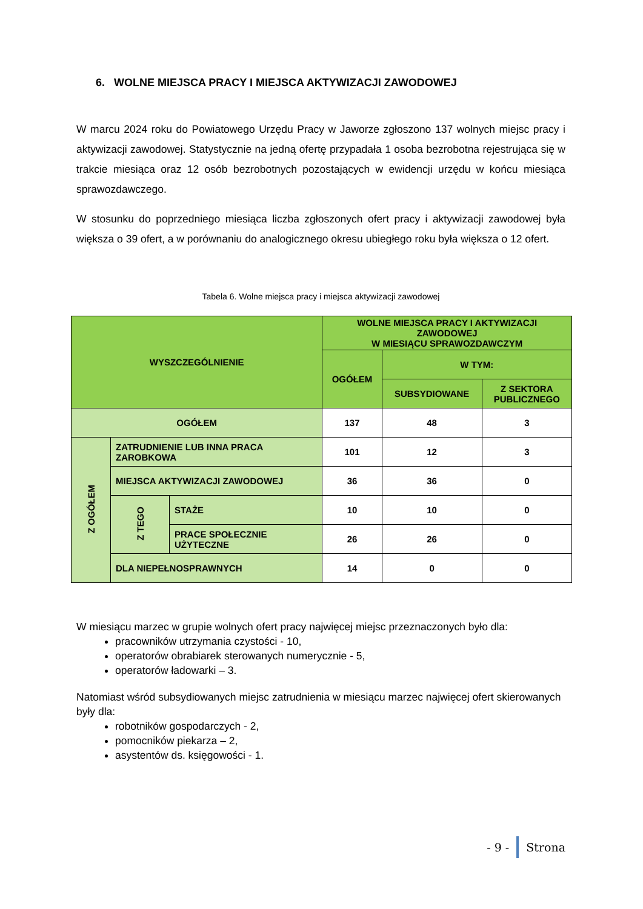6. WOLNE MIEJSCA PRACY I MIEJSCA AKTYWIZACJI ZAWODOWEJ
W marcu 2024 roku do Powiatowego Urzędu Pracy w Jaworze zgłoszono 137 wolnych miejsc pracy i aktywizacji zawodowej. Statystycznie na jedną ofertę przypadała 1 osoba bezrobotna rejestrująca się w trakcie miesiąca oraz 12 osób bezrobotnych pozostających w ewidencji urzędu w końcu miesiąca sprawozdawczego.
W stosunku do poprzedniego miesiąca liczba zgłoszonych ofert pracy i aktywizacji zawodowej była większa o 39 ofert, a w porównaniu do analogicznego okresu ubiegłego roku była większa o 12 ofert.
Tabela 6. Wolne miejsca pracy i miejsca aktywizacji zawodowej
| WYSZCZEGÓLNIENIE | | | WOLNE MIEJSCA PRACY I AKTYWIZACJI ZAWODOWEJ W MIESIĄCU SPRAWOZDAWCZYM | | |
| --- | --- | --- | --- | --- | --- |
| | | | OGÓŁEM | W TYM: | |
| | | | | SUBSYDIOWANE | Z SEKTORA PUBLICZNEGO |
| OGÓŁEM | | | 137 | 48 | 3 |
| Z OGÓŁEM | ZATRUDNIENIE LUB INNA PRACA ZAROBKOWA | | 101 | 12 | 3 |
| | MIEJSCA AKTYWIZACJI ZAWODOWEJ | | 36 | 36 | 0 |
| | Z TEGO | STAŻE | 10 | 10 | 0 |
| | | PRACE SPOŁECZNIE UŻYTECZNE | 26 | 26 | 0 |
| | DLA NIEPEŁNOSPRAWNYCH | | 14 | 0 | 0 |
W miesiącu marzec w grupie wolnych ofert pracy najwięcej miejsc przeznaczonych było dla:
pracowników utrzymania czystości - 10,
operatorów obrabiarek sterowanych numerycznie - 5,
operatorów ładowarki – 3.
Natomiast wśród subsydiowanych miejsc zatrudnienia w miesiącu marzec najwięcej ofert skierowanych były dla:
robotników gospodarczych - 2,
pomocników piekarza – 2,
asystentów ds. księgowości - 1.
- 9 - Strona